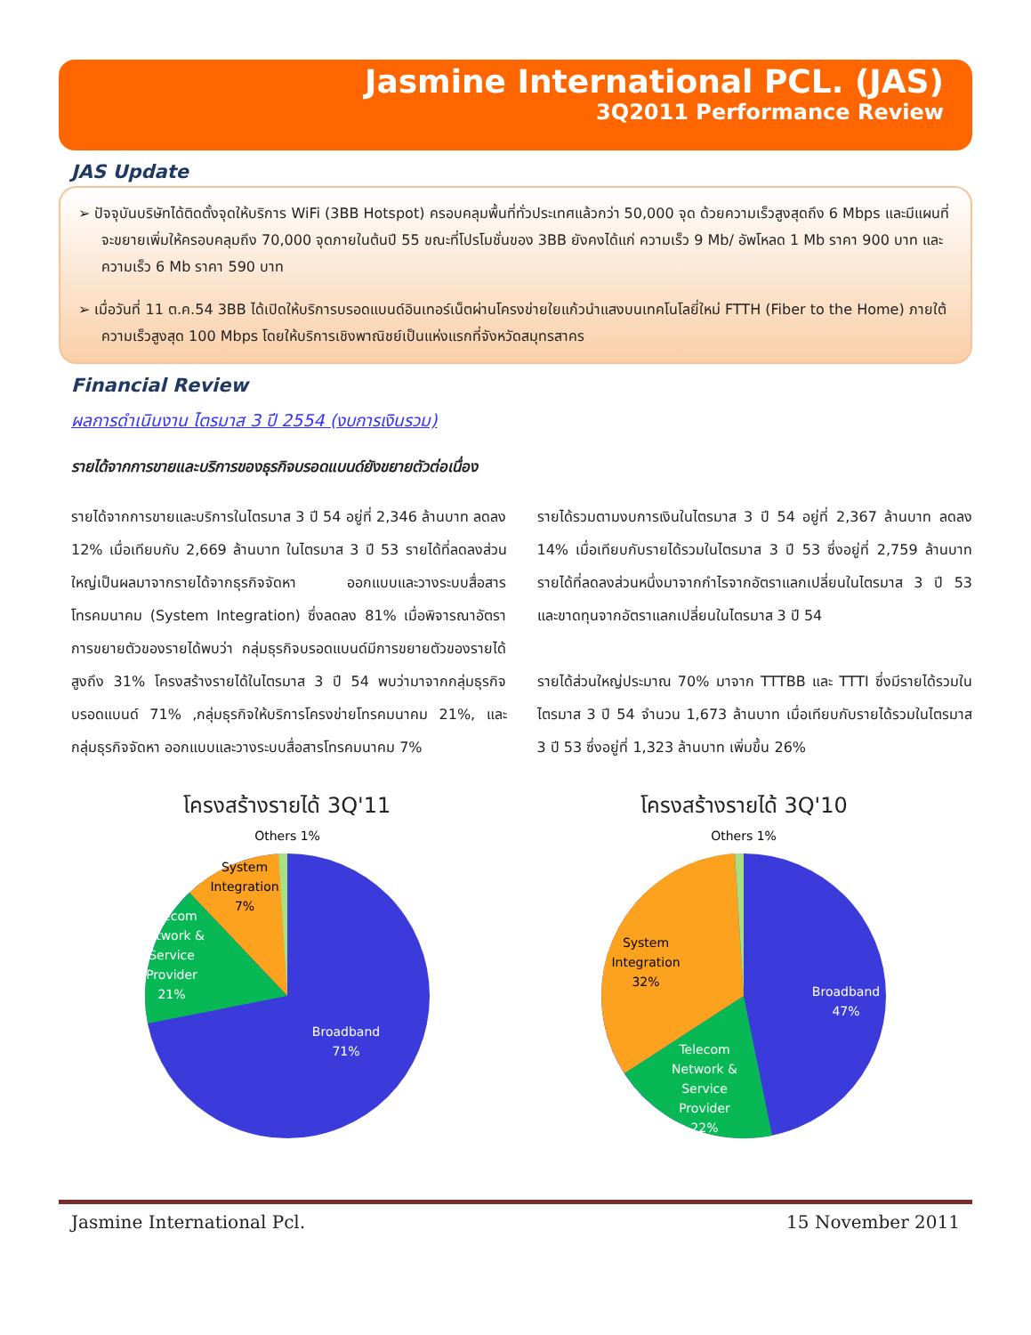Jasmine International PCL. (JAS)
3Q2011 Performance Review
JAS Update
➢ ปัจจุบันบริษัทได้ติดตั้งจุดให้บริการ WiFi (3BB Hotspot) ครอบคลุมพื้นที่ทั่วประเทศแล้วกว่า 50,000 จุด ด้วยความเร็วสูงสุดถึง 6 Mbps และมีแผนที่จะขยายเพิ่มให้ครอบคลุมถึง 70,000 จุดภายในต้นปี 55 ขณะที่โปรโมชั่นของ 3BB ยังคงได้แก่ ความเร็ว 9 Mb/ อัพโหลด 1 Mb ราคา 900 บาท และความเร็ว 6 Mb ราคา 590 บาท
➢ เมื่อวันที่ 11 ต.ค.54 3BB ได้เปิดให้บริการบรอดแบนด์อินเทอร์เน็ตผ่านโครงข่ายใยแก้วนำแสงบนเทคโนโลยี่ใหม่ FTTH (Fiber to the Home) ภายใต้ความเร็วสูงสุด 100 Mbps โดยให้บริการเชิงพาณิชย์เป็นแห่งแรกที่จังหวัดสมุทรสาคร
Financial Review
ผลการดำเนินงาน ไตรมาส 3 ปี 2554 (งบการเงินรวม)
รายได้จากการขายและบริการของธุรกิจบรอดแบนด์ยังขยายตัวต่อเนื่อง
รายได้จากการขายและบริการในไตรมาส 3 ปี 54 อยู่ที่ 2,346 ล้านบาท ลดลง 12% เมื่อเทียบกับ 2,669 ล้านบาท ในไตรมาส 3 ปี 53 รายได้ที่ลดลงส่วนใหญ่เป็นผลมาจากรายได้จากธุรกิจจัดหา ออกแบบและวางระบบสื่อสารโทรคมนาคม (System Integration) ซึ่งลดลง 81% เมื่อพิจารณาอัตราการขยายตัวของรายได้พบว่า กลุ่มธุรกิจบรอดแบนด์มีการขยายตัวของรายได้สูงถึง 31% โครงสร้างรายได้ในไตรมาส 3 ปี 54 พบว่ามาจากกลุ่มธุรกิจบรอดแบนด์ 71% ,กลุ่มธุรกิจให้บริการโครงข่ายโทรคมนาคม 21%, และ กลุ่มธุรกิจจัดหา ออกแบบและวางระบบสื่อสารโทรคมนาคม 7%
รายได้รวมตามงบการเงินในไตรมาส 3 ปี 54 อยู่ที่ 2,367 ล้านบาท ลดลง 14% เมื่อเทียบกับรายได้รวมในไตรมาส 3 ปี 53 ซึ่งอยู่ที่ 2,759 ล้านบาท รายได้ที่ลดลงส่วนหนึ่งมาจากกำไรจากอัตราแลกเปลี่ยนในไตรมาส 3 ปี 53 และขาดทุนจากอัตราแลกเปลี่ยนในไตรมาส 3 ปี 54
รายได้ส่วนใหญ่ประมาณ 70% มาจาก TTTBB และ TTTI ซึ่งมีรายได้รวมในไตรมาส 3 ปี 54 จำนวน 1,673 ล้านบาท เมื่อเทียบกับรายได้รวมในไตรมาส 3 ปี 53 ซึ่งอยู่ที่ 1,323 ล้านบาท เพิ่มขึ้น 26%
โครงสร้างรายได้ 3Q'11
Others 1%
Broadband
71%
Telecom
Network &
Service
Provider
21%
System
Integration
7%
โครงสร้างรายได้ 3Q'10
Others 1%
Broadband
47%
Telecom
Network &
Service
Provider
22%
System
Integration
32%
Jasmine International Pcl. 15 November 2011